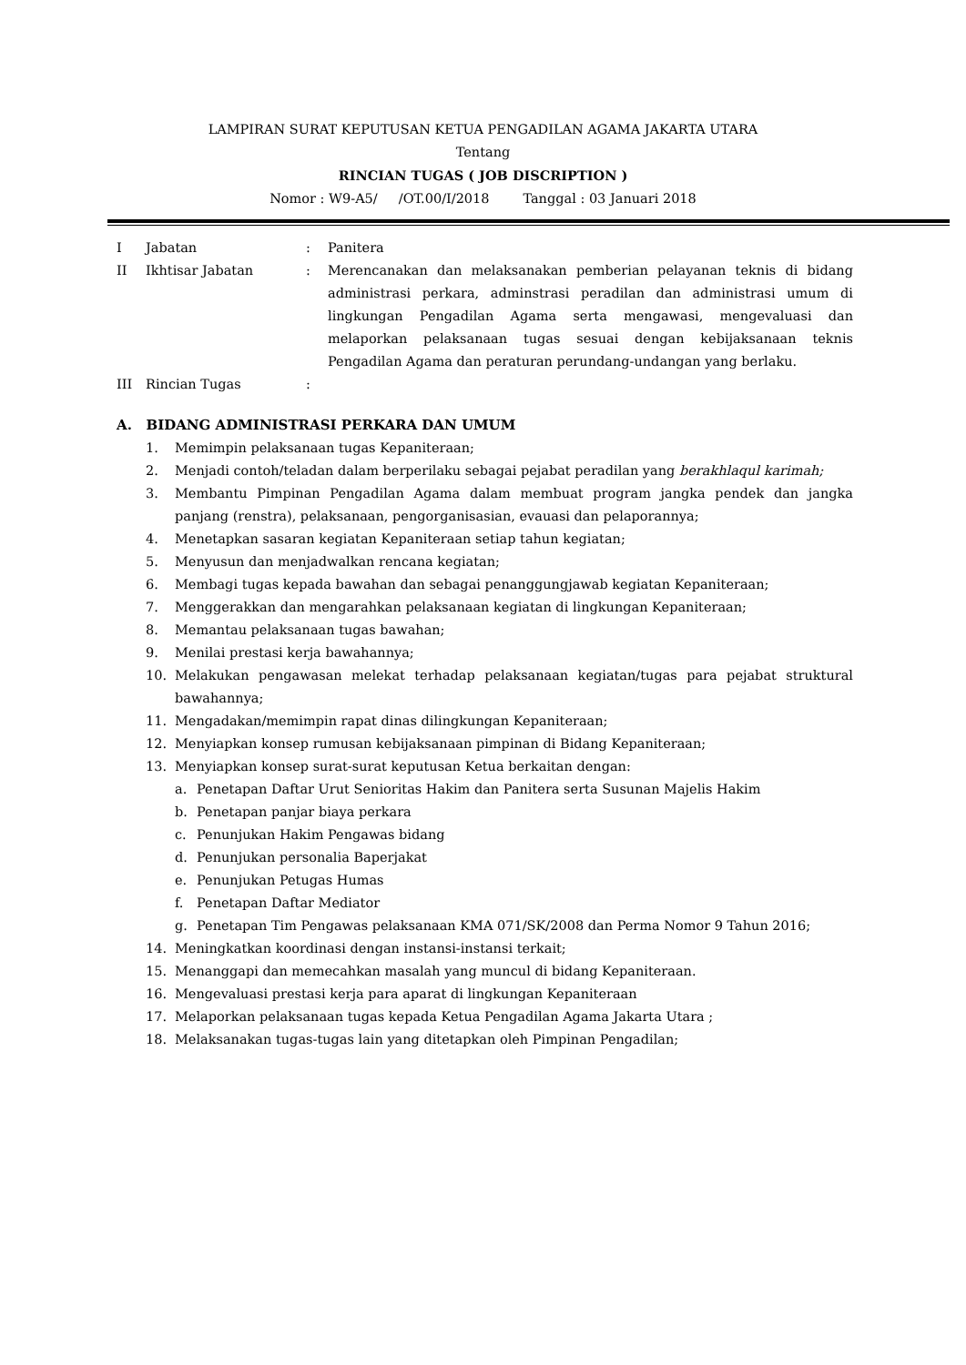LAMPIRAN SURAT KEPUTUSAN KETUA PENGADILAN AGAMA JAKARTA UTARA
Tentang
RINCIAN TUGAS ( JOB DISCRIPTION )
Nomor : W9-A5/ /OT.00/I/2018 Tanggal : 03 Januari 2018
I Jabatan : Panitera
II Ikhtisar Jabatan : Merencanakan dan melaksanakan pemberian pelayanan teknis di bidang administrasi perkara, adminstrasi peradilan dan administrasi umum di lingkungan Pengadilan Agama serta mengawasi, mengevaluasi dan melaporkan pelaksanaan tugas sesuai dengan kebijaksanaan teknis Pengadilan Agama dan peraturan perundang-undangan yang berlaku.
III Rincian Tugas :
A. BIDANG ADMINISTRASI PERKARA DAN UMUM
1. Memimpin pelaksanaan tugas Kepaniteraan;
2. Menjadi contoh/teladan dalam berperilaku sebagai pejabat peradilan yang berakhlaqul karimah;
3. Membantu Pimpinan Pengadilan Agama dalam membuat program jangka pendek dan jangka panjang (renstra), pelaksanaan, pengorganisasian, evauasi dan pelaporannya;
4. Menetapkan sasaran kegiatan Kepaniteraan setiap tahun kegiatan;
5. Menyusun dan menjadwalkan rencana kegiatan;
6. Membagi tugas kepada bawahan dan sebagai penanggungjawab kegiatan Kepaniteraan;
7. Menggerakkan dan mengarahkan pelaksanaan kegiatan di lingkungan Kepaniteraan;
8. Memantau pelaksanaan tugas bawahan;
9. Menilai prestasi kerja bawahannya;
10. Melakukan pengawasan melekat terhadap pelaksanaan kegiatan/tugas para pejabat struktural bawahannya;
11. Mengadakan/memimpin rapat dinas dilingkungan Kepaniteraan;
12. Menyiapkan konsep rumusan kebijaksanaan pimpinan di Bidang Kepaniteraan;
13. Menyiapkan konsep surat-surat keputusan Ketua berkaitan dengan:
a. Penetapan Daftar Urut Senioritas Hakim dan Panitera serta Susunan Majelis Hakim
b. Penetapan panjar biaya perkara
c. Penunjukan Hakim Pengawas bidang
d. Penunjukan personalia Baperjakat
e. Penunjukan Petugas Humas
f. Penetapan Daftar Mediator
g. Penetapan Tim Pengawas pelaksanaan KMA 071/SK/2008 dan Perma Nomor 9 Tahun 2016;
14. Meningkatkan koordinasi dengan instansi-instansi terkait;
15. Menanggapi dan memecahkan masalah yang muncul di bidang Kepaniteraan.
16. Mengevaluasi prestasi kerja para aparat di lingkungan Kepaniteraan
17. Melaporkan pelaksanaan tugas kepada Ketua Pengadilan Agama Jakarta Utara ;
18. Melaksanakan tugas-tugas lain yang ditetapkan oleh Pimpinan Pengadilan;